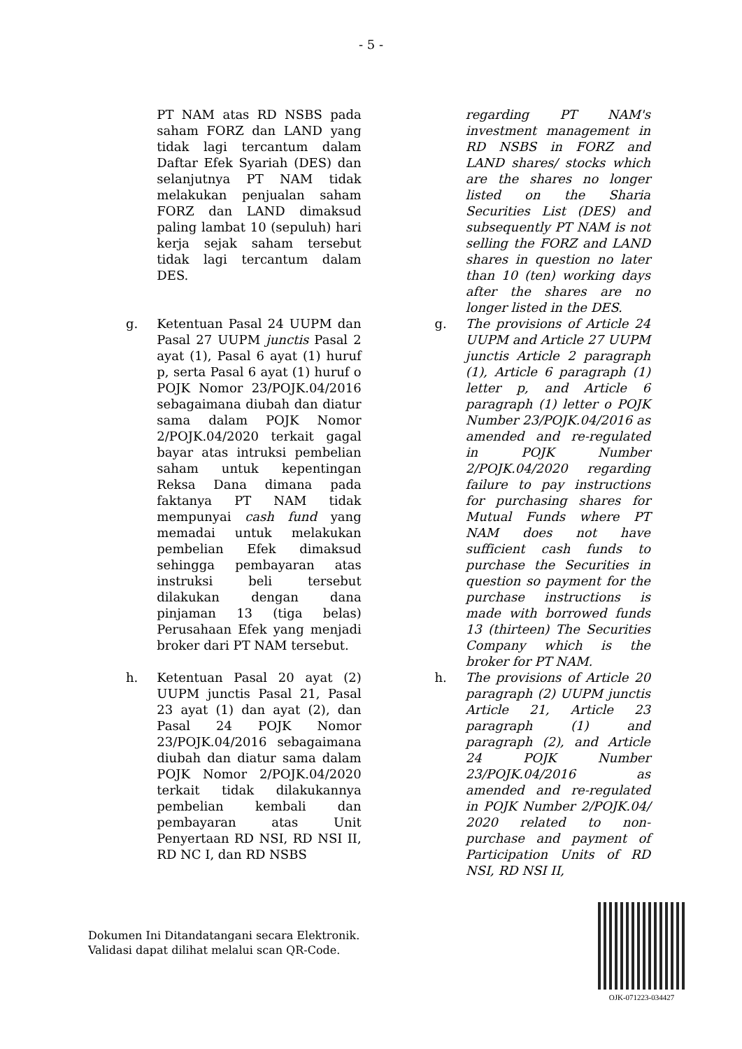- 5 -
| | PT NAM atas RD NSBS pada saham FORZ dan LAND yang tidak lagi tercantum dalam Daftar Efek Syariah (DES) dan selanjutnya PT NAM tidak melakukan penjualan saham FORZ dan LAND dimaksud paling lambat 10 (sepuluh) hari kerja sejak saham tersebut tidak lagi tercantum dalam DES. | | | regarding PT NAM's investment management in RD NSBS in FORZ and LAND shares/ stocks which are the shares no longer listed on the Sharia Securities List (DES) and subsequently PT NAM is not selling the FORZ and LAND shares in question no later than 10 (ten) working days after the shares are no longer listed in the DES. |
| g. | Ketentuan Pasal 24 UUPM dan Pasal 27 UUPM junctis Pasal 2 ayat (1), Pasal 6 ayat (1) huruf p, serta Pasal 6 ayat (1) huruf o POJK Nomor 23/POJK.04/2016 sebagaimana diubah dan diatur sama dalam POJK Nomor 2/POJK.04/2020 terkait gagal bayar atas intruksi pembelian saham untuk kepentingan Reksa Dana dimana pada faktanya PT NAM tidak mempunyai cash fund yang memadai untuk melakukan pembelian Efek dimaksud sehingga pembayaran atas instruksi beli tersebut dilakukan dengan dana pinjaman 13 (tiga belas) Perusahaan Efek yang menjadi broker dari PT NAM tersebut. | | g. | The provisions of Article 24 UUPM and Article 27 UUPM junctis Article 2 paragraph (1), Article 6 paragraph (1) letter p, and Article 6 paragraph (1) letter o POJK Number 23/POJK.04/2016 as amended and re-regulated in POJK Number 2/POJK.04/2020 regarding failure to pay instructions for purchasing shares for Mutual Funds where PT NAM does not have sufficient cash funds to purchase the Securities in question so payment for the purchase instructions is made with borrowed funds 13 (thirteen) The Securities Company which is the broker for PT NAM. |
| h. | Ketentuan Pasal 20 ayat (2) UUPM junctis Pasal 21, Pasal 23 ayat (1) dan ayat (2), dan Pasal 24 POJK Nomor 23/POJK.04/2016 sebagaimana diubah dan diatur sama dalam POJK Nomor 2/POJK.04/2020 terkait tidak dilakukannya pembelian kembali dan pembayaran atas Unit Penyertaan RD NSI, RD NSI II, RD NC I, dan RD NSBS | | h. | The provisions of Article 20 paragraph (2) UUPM junctis Article 21, Article 23 paragraph (1) and paragraph (2), and Article 24 POJK Number 23/POJK.04/2016 as amended and re-regulated in POJK Number 2/POJK.04/ 2020 related to non-purchase and payment of Participation Units of RD NSI, RD NSI II, |
Dokumen Ini Ditandatangani secara Elektronik.
Validasi dapat dilihat melalui scan QR-Code.
OJK-071223-034427